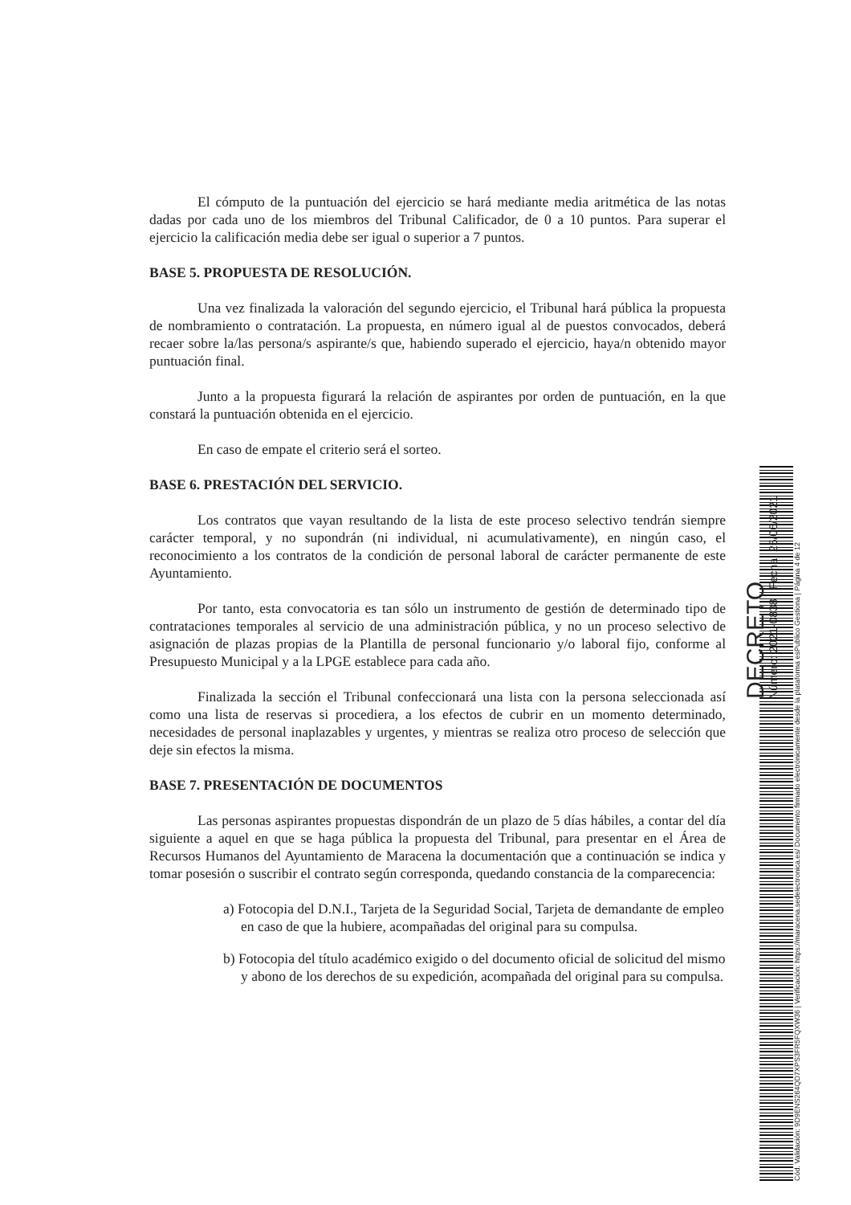El cómputo de la puntuación del ejercicio se hará mediante media aritmética de las notas dadas por cada uno de los miembros del Tribunal Calificador, de 0 a 10 puntos. Para superar el ejercicio la calificación media debe ser igual o superior a 7 puntos.
BASE 5. PROPUESTA DE RESOLUCIÓN.
Una vez finalizada la valoración del segundo ejercicio, el Tribunal hará pública la propuesta de nombramiento o contratación. La propuesta, en número igual al de puestos convocados, deberá recaer sobre la/las persona/s aspirante/s que, habiendo superado el ejercicio, haya/n obtenido mayor puntuación final.
Junto a la propuesta figurará la relación de aspirantes por orden de puntuación, en la que constará la puntuación obtenida en el ejercicio.
En caso de empate el criterio será el sorteo.
BASE 6. PRESTACIÓN DEL SERVICIO.
Los contratos que vayan resultando de la lista de este proceso selectivo tendrán siempre carácter temporal, y no supondrán (ni individual, ni acumulativamente), en ningún caso, el reconocimiento a los contratos de la condición de personal laboral de carácter permanente de este Ayuntamiento.
Por tanto, esta convocatoria es tan sólo un instrumento de gestión de determinado tipo de contrataciones temporales al servicio de una administración pública, y no un proceso selectivo de asignación de plazas propias de la Plantilla de personal funcionario y/o laboral fijo, conforme al Presupuesto Municipal y a la LPGE establece para cada año.
Finalizada la sección el Tribunal confeccionará una lista con la persona seleccionada así como una lista de reservas si procediera, a los efectos de cubrir en un momento determinado, necesidades de personal inaplazables y urgentes, y mientras se realiza otro proceso de selección que deje sin efectos la misma.
BASE 7. PRESENTACIÓN DE DOCUMENTOS
Las personas aspirantes propuestas dispondrán de un plazo de 5 días hábiles, a contar del día siguiente a aquel en que se haga pública la propuesta del Tribunal, para presentar en el Área de Recursos Humanos del Ayuntamiento de Maracena la documentación que a continuación se indica y tomar posesión o suscribir el contrato según corresponda, quedando constancia de la comparecencia:
a) Fotocopia del D.N.I., Tarjeta de la Seguridad Social, Tarjeta de demandante de empleo en caso de que la hubiere, acompañadas del original para su compulsa.
b) Fotocopia del título académico exigido o del documento oficial de solicitud del mismo y abono de los derechos de su expedición, acompañada del original para su compulsa.
Cód. Validación: 9D9ENS264QD7XPS3FR5FQXW36 | Verificación: https://maracena.sedelectronica.es/ Documento firmado electrónicamente desde la plataforma esPublico Gestiona | Página 4 de 12
DECRETO
Número: 2021-0838 Fecha: 25/06/2021